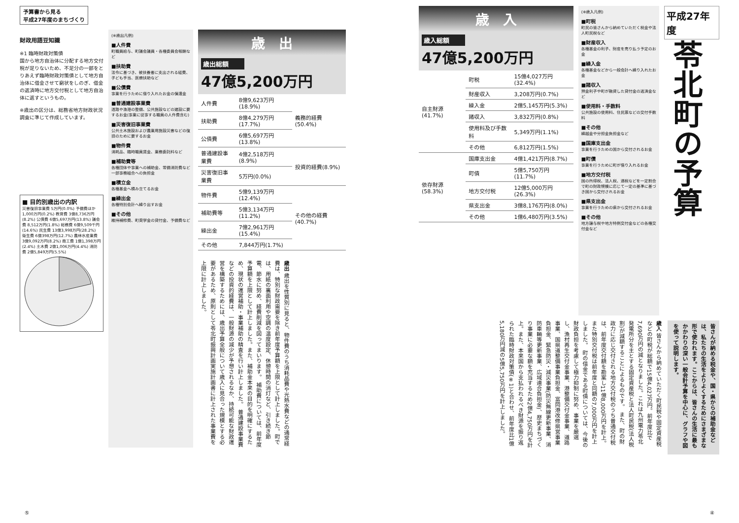予算書から見る
平成27年度のまちづくり
財政用語豆知識
※1 臨時財政対策債
国から地方自治体に分配する地方交付税が足りないため、不足分の一部をとりあえず臨時財政対策債として地方自治体に借金させて窮状をしのぎ、借金の返済時に地方交付税として地方自治体に返すというもの。
※歳出の区分は、総務省地方財政状況調査に準じて作成しています。
■ 目的別歳出の内訳
災害復旧事業費 5万円(0.0%) 予備費ほか 1,000万円(0.2%) 教育費 3億8,736万円(8.2%) 公債費 6億5,697万円(13.8%) 議会費 8,512万円(1.8%) 総務費 6億9,509千円(14.6%) 民生費 13億3,998万円(28.2%) 衛生費 6億398万円(12.7%) 農林水産業費 3億9,092万円(8.2%) 商工費 1億1,398万円(2.4%) 土木費 2億1,006万円(4.4%) 消防費 2億5,849万円(5.5%)
(※歳出凡例)
■人件費
町職員給与、町議会議員・各種委員会報酬など
■扶助費
法令に基づき、被扶養者に支出される経費、子ども手当、医療扶助など
■公債費
事業を行うために借り入れたお金の償還金
■普通建設事業費
道路や漁港の整備、公共施設などの建設に要するお金(事業に従事する職員の人件費含む)
■災害復旧事業費
公共土木施設および農業用施設災害などの復旧のために要するお金
■物件費
消耗品、臨時職員賃金、業務委託料など
■補助費等
各種団体や事業への補助金、常備消防費など一部事務組合への負担金
■積立金
各種基金へ積み立てるお金
■繰出金
各種特別会計へ繰り出すお金
■その他
維持補修費、町奨学金の貸付金、予備費など
歳　出
歳出総額
47億5,200万円
| 人件費 | 8億9,623万円(18.9%) | 義務的経費(50.4%) |
| 扶助費 | 8億4,279万円(17.7%) | |
| 公債費 | 6億5,697万円(13.8%) | |
| 普通建設事業費 | 4億2,518万円(8.9%) | 投資的経費(8.9%) |
| 災害復旧事業費 | 5万円(0.0%) | |
| 物件費 | 5億9,139万円(12.4%) | その他の経費(40.7%) |
| 補助費等 | 5億3,134万円(11.2%) | |
| 繰出金 | 7億2,961万円(15.4%) | |
| その他 | 7,844万円(1.7%) | |
歳出 歳出を性質別に見ると、物件費のうち消耗品費や光熱水費などの通常経費は、特別な財政需要を除き前年度予算額を上限として計上しました。町では、用紙の裏面利用や空調の温度設定、休憩時間の消灯など、引き続き節電、節水に努め、経費削減を図ってまいります。　補助費については、前年度予算額を上限として計上しました。また、補助金本来の目的を明確にするため、現状の運営補助・事業補助の精査を行い計上しました。　普通建設事業費などの投資的経費は、一般財源の減少が予想されるなか、持続可能な財政運営を構築するためには、歳出予算全般について歳入に見合った規模とする必要があるため、原則として苓北町振興計画実施計画書に計上された事業費を上限に計上しました。
⑤
歳　入
歳入総額
47億5,200万円
| 自主財源(41.7%) | 町税 | 15億4,027万円(32.4%) |
| | 財産収入 | 3,208万円(0.7%) |
| | 繰入金 | 2億5,145万円(5.3%) |
| | 諸収入 | 3,832万円(0.8%) |
| | 使用料及び手数料 | 5,349万円(1.1%) |
| | その他 | 6,812万円(1.5%) |
| 依存財源(58.3%) | 国庫支出金 | 4億1,421万円(8.7%) |
| | 町債 | 5億5,750万円(11.7%) |
| | 地方交付税 | 12億5,000万円(26.3%) |
| | 県支出金 | 3億8,176万円(8.0%) |
| | その他 | 1億6,480万円(3.5%) |
(※歳入凡例)
■町税
町民の皆さんから納めていただく税金や法人町民税など
■財産収入
各種基金の利子、財産を売り払う予定のお金
■繰入金
各種基金などから一般会計へ繰り入れたお金
■諸収入
預金利子や町が融資した貸付金の返済金など
■使用料・手数料
公共施設の使用料、住民票などの交付手数料
■その他
繰越金や分担金負担金など
■国庫支出金
事業を行うための国から交付されるお金
■町債
事業を行うために町が借り入れるお金
■地方交付税
国の所得税、法人税、酒税などを一定割合で町の財政規模に応じて一定の基準に基づき国から交付されるお金
■県支出金
事業を行うための県から交付されるお金
■その他
地方譲与税や地方特例交付金などの各種交付金など
平成27年度
苓北町の予算
皆さんが納める税金や、国・県からの補助金などは、私たちの生活をよりよくするためにさまざまな形で使われます。ここからは、皆さんの生活に最もかかわりの深い一般会計予算を中心に、グラフや図を使って説明します。
歳入 皆さんから納めていただく町民税や固定資産税などの町税が総額で15億4,027万円。前年度比で7,690万円の減となりました。これは九州電力苓北発電所分を主とする固定資産税と法人町民税(法人税割)が減額することによるものです。　また、町の財政力に応じ交付される地方交付税のうち普通交付税は、前年度交付額を勘案し11億8,000万円を計上。また特別交付税は前年度と同額の7,000万円を計上しました。　町の借金である町債については、今後の財政負担を考慮して極力抑制に努め、事業を厳選し、漁村再生交付金事業、港整備交付金事業、道路事業、国県道整備事業負担金、富岡港改修県営事業負担金、緊急防災・減災事業(防災無線更新事業、消防車輛等更新事業、広域連合負担金)、歴史まちづくり事業に必要な額を充当するため2億4,750万円を計上。また、本来国から支払われるべき財源を振り返られた臨時財政対策債(※1)と合わせ、前年度比1億5,180万円減の5億5,750万円を計上しました。
④